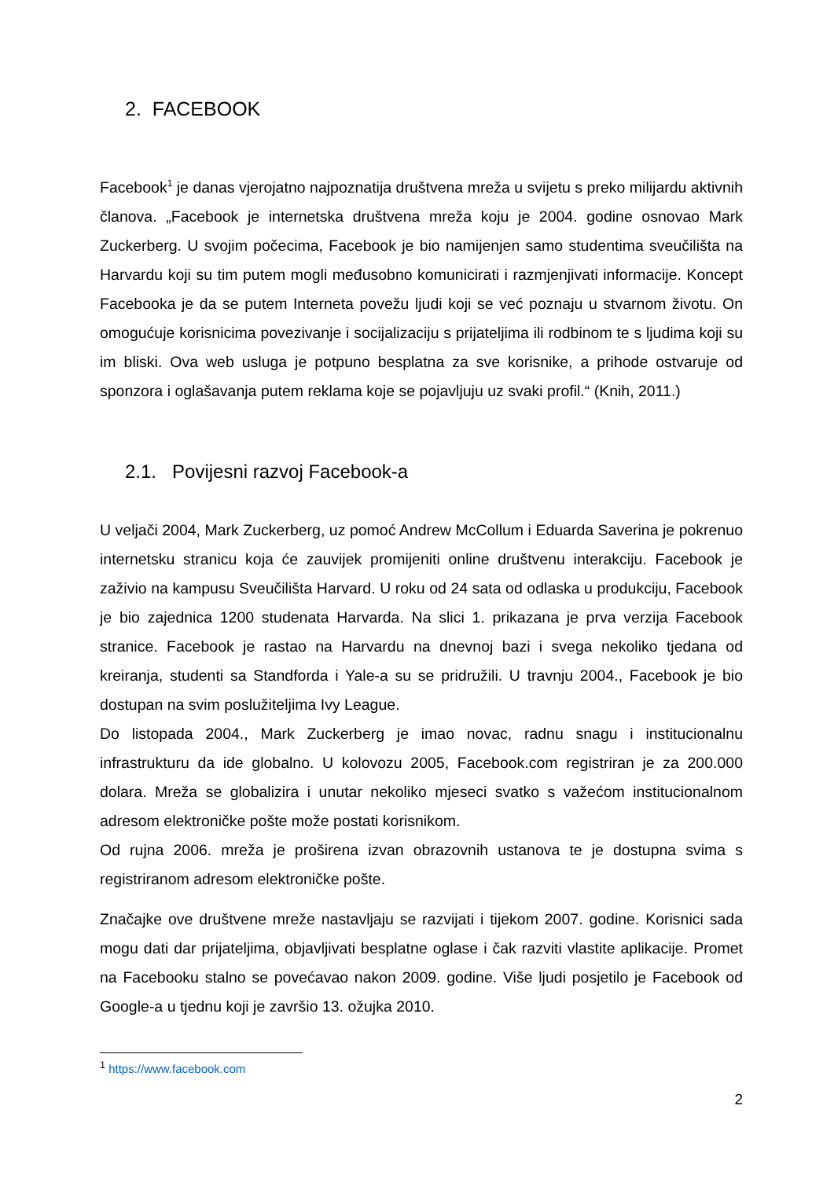2. FACEBOOK
Facebook<sup>1</sup> je danas vjerojatno najpoznatija društvena mreža u svijetu s preko milijardu aktivnih članova. „Facebook je internetska društvena mreža koju je 2004. godine osnovao Mark Zuckerberg. U svojim počecima, Facebook je bio namijenjen samo studentima sveučilišta na Harvardu koji su tim putem mogli međusobno komunicirati i razmjenjivati informacije. Koncept Facebooka je da se putem Interneta povežu ljudi koji se već poznaju u stvarnom životu. On omogućuje korisnicima povezivanje i socijalizaciju s prijateljima ili rodbinom te s ljudima koji su im bliski. Ova web usluga je potpuno besplatna za sve korisnike, a prihode ostvaruje od sponzora i oglašavanja putem reklama koje se pojavljuju uz svaki profil.“ (Knih, 2011.)
2.1. Povijesni razvoj Facebook-a
U veljači 2004, Mark Zuckerberg, uz pomoć Andrew McCollum i Eduarda Saverina je pokrenuo internetsku stranicu koja će zauvijek promijeniti online društvenu interakciju. Facebook je zaživio na kampusu Sveučilišta Harvard. U roku od 24 sata od odlaska u produkciju, Facebook je bio zajednica 1200 studenata Harvarda. Na slici 1. prikazana je prva verzija Facebook stranice. Facebook je rastao na Harvardu na dnevnoj bazi i svega nekoliko tjedana od kreiranja, studenti sa Standforda i Yale-a su se pridružili. U travnju 2004., Facebook je bio dostupan na svim poslužiteljima Ivy League.
Do listopada 2004., Mark Zuckerberg je imao novac, radnu snagu i institucionalnu infrastrukturu da ide globalno. U kolovozu 2005, Facebook.com registriran je za 200.000 dolara. Mreža se globalizira i unutar nekoliko mjeseci svatko s važećom institucionalnom adresom elektroničke pošte može postati korisnikom.
Od rujna 2006. mreža je proširena izvan obrazovnih ustanova te je dostupna svima s registriranom adresom elektroničke pošte.
Značajke ove društvene mreže nastavljaju se razvijati i tijekom 2007. godine. Korisnici sada mogu dati dar prijateljima, objavljivati besplatne oglase i čak razviti vlastite aplikacije. Promet na Facebooku stalno se povećavao nakon 2009. godine. Više ljudi posjetilo je Facebook od Google-a u tjednu koji je završio 13. ožujka 2010.
<sup>1</sup> https://www.facebook.com
2